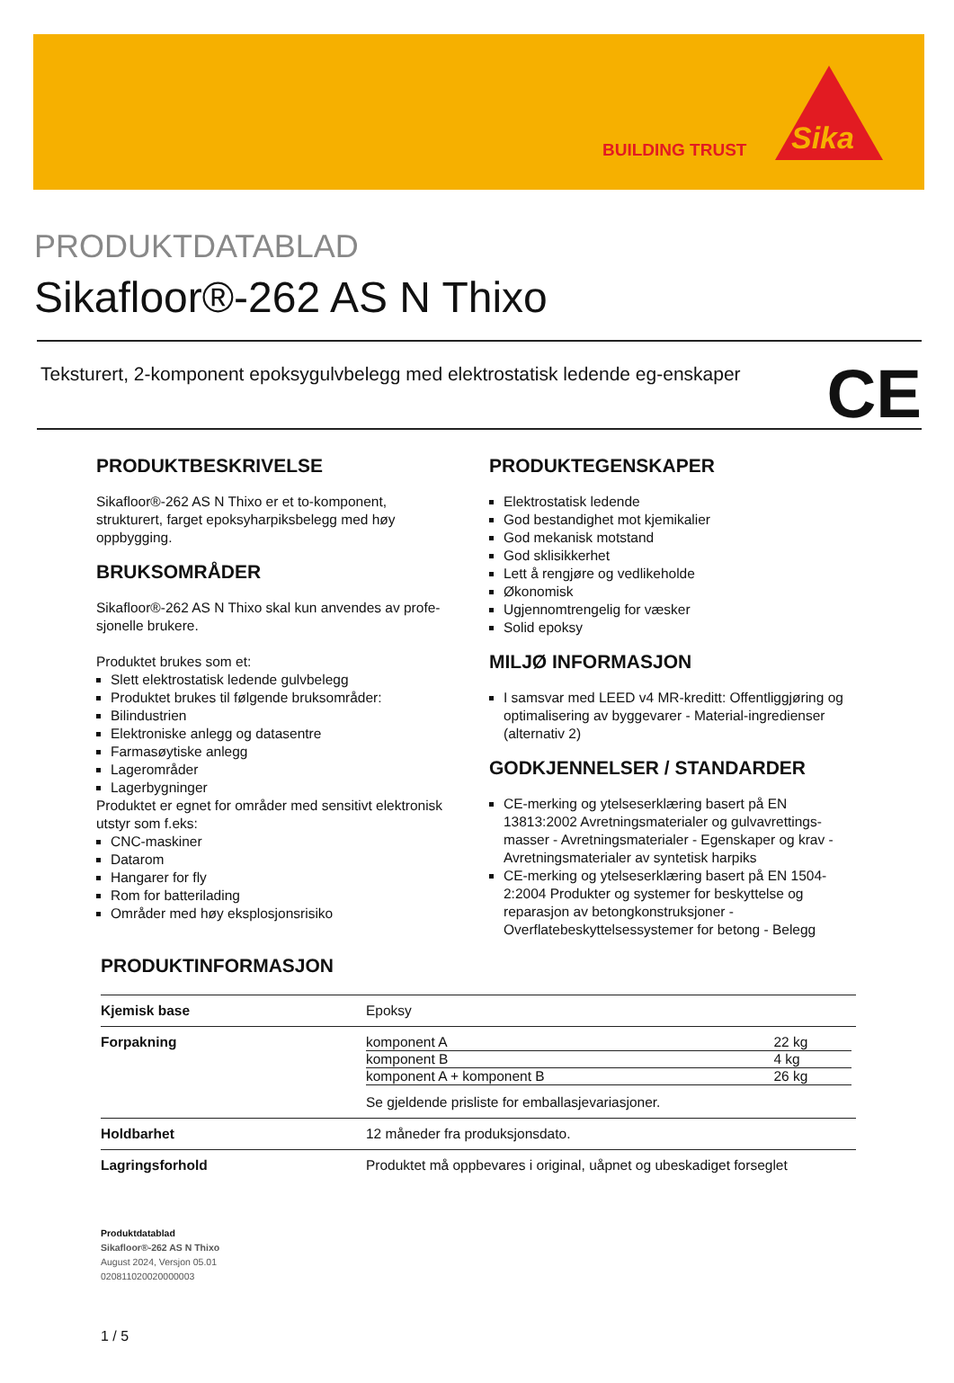BUILDING TRUST
Sika
PRODUKTDATABLAD
Sikafloor®-262 AS N Thixo
Teksturert, 2-komponent epoksygulvbelegg med elektrostatisk ledende eg-enskaper
CE
PRODUKTBESKRIVELSE
Sikafloor®-262 AS N Thixo er et to-komponent, strukturert, farget epoksyharpiksbelegg med høy oppbygging.
BRUKSOMRÅDER
Sikafloor®-262 AS N Thixo skal kun anvendes av profe-sjonelle brukere.
Produktet brukes som et:
Slett elektrostatisk ledende gulvbelegg
Produktet brukes til følgende bruksområder:
Bilindustrien
Elektroniske anlegg og datasentre
Farmasøytiske anlegg
Lagerområder
Lagerbygninger
Produktet er egnet for områder med sensitivt elektronisk utstyr som f.eks:
CNC-maskiner
Datarom
Hangarer for fly
Rom for batterilading
Områder med høy eksplosjonsrisiko
PRODUKTEGENSKAPER
Elektrostatisk ledende
God bestandighet mot kjemikalier
God mekanisk motstand
God sklisikkerhet
Lett å rengjøre og vedlikeholde
Økonomisk
Ugjennomtrengelig for væsker
Solid epoksy
MILJØ INFORMASJON
I samsvar med LEED v4 MR-kreditt: Offentliggjøring og optimalisering av byggevarer - Material-ingredienser (alternativ 2)
GODKJENNELSER / STANDARDER
CE-merking og ytelseserklæring basert på EN 13813:2002 Avretningsmaterialer og gulvavrettings-masser - Avretningsmaterialer - Egenskaper og krav - Avretningsmaterialer av syntetisk harpiks
CE-merking og ytelseserklæring basert på EN 1504-2:2004 Produkter og systemer for beskyttelse og reparasjon av betongkonstruksjoner - Overflatebeskyttelsessystemer for betong - Belegg
PRODUKTINFORMASJON
| Kjemisk base | Epoksy |
| Forpakning | / komponent A / 22 kg / / komponent B / 4 kg / / komponent A + komponent B / 26 kg / Se gjeldende prisliste for emballasjevariasjoner. |
| Holdbarhet | 12 måneder fra produksjonsdato. |
| Lagringsforhold | Produktet må oppbevares i original, uåpnet og ubeskadiget forseglet |
Produktdatablad
Sikafloor®-262 AS N Thixo
August 2024, Versjon 05.01
020811020020000003
1 / 5